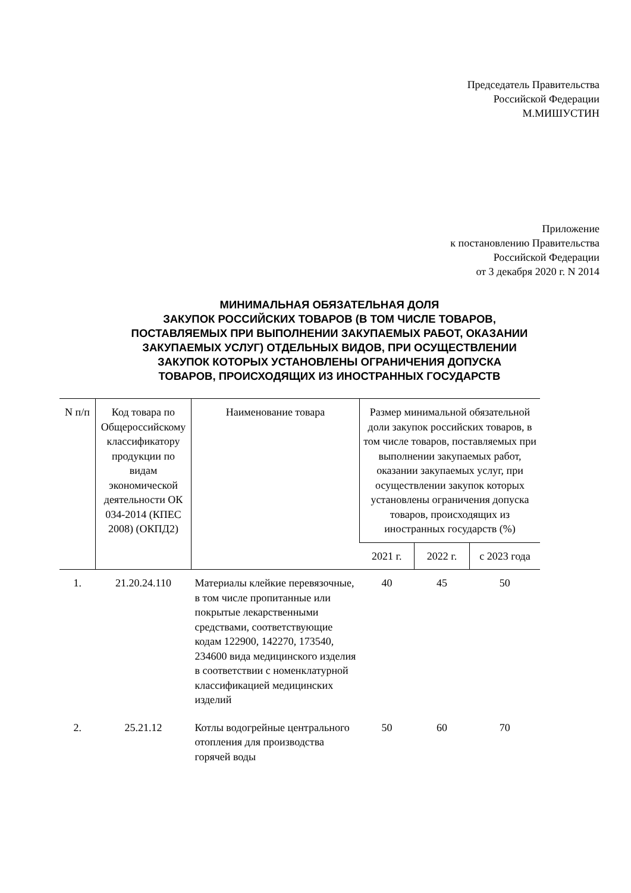Председатель Правительства
Российской Федерации
М.МИШУСТИН
Приложение
к постановлению Правительства
Российской Федерации
от 3 декабря 2020 г. N 2014
МИНИМАЛЬНАЯ ОБЯЗАТЕЛЬНАЯ ДОЛЯ
ЗАКУПОК РОССИЙСКИХ ТОВАРОВ (В ТОМ ЧИСЛЕ ТОВАРОВ,
ПОСТАВЛЯЕМЫХ ПРИ ВЫПОЛНЕНИИ ЗАКУПАЕМЫХ РАБОТ, ОКАЗАНИИ
ЗАКУПАЕМЫХ УСЛУГ) ОТДЕЛЬНЫХ ВИДОВ, ПРИ ОСУЩЕСТВЛЕНИИ
ЗАКУПОК КОТОРЫХ УСТАНОВЛЕНЫ ОГРАНИЧЕНИЯ ДОПУСКА
ТОВАРОВ, ПРОИСХОДЯЩИХ ИЗ ИНОСТРАННЫХ ГОСУДАРСТВ
| N п/п | Код товара по Общероссийскому классификатору продукции по видам экономической деятельности ОК 034-2014 (КПЕС 2008) (ОКПД2) | Наименование товара | Размер минимальной обязательной доли закупок российских товаров, в том числе товаров, поставляемых при выполнении закупаемых работ, оказании закупаемых услуг, при осуществлении закупок которых установлены ограничения допуска товаров, происходящих из иностранных государств (%) | | |
| --- | --- | --- | --- | --- | --- |
| | | | 2021 г. | 2022 г. | с 2023 года |
| 1. | 21.20.24.110 | Материалы клейкие перевязочные, в том числе пропитанные или покрытые лекарственными средствами, соответствующие кодам 122900, 142270, 173540, 234600 вида медицинского изделия в соответствии с номенклатурной классификацией медицинских изделий | 40 | 45 | 50 |
| 2. | 25.21.12 | Котлы водогрейные центрального отопления для производства горячей воды | 50 | 60 | 70 |